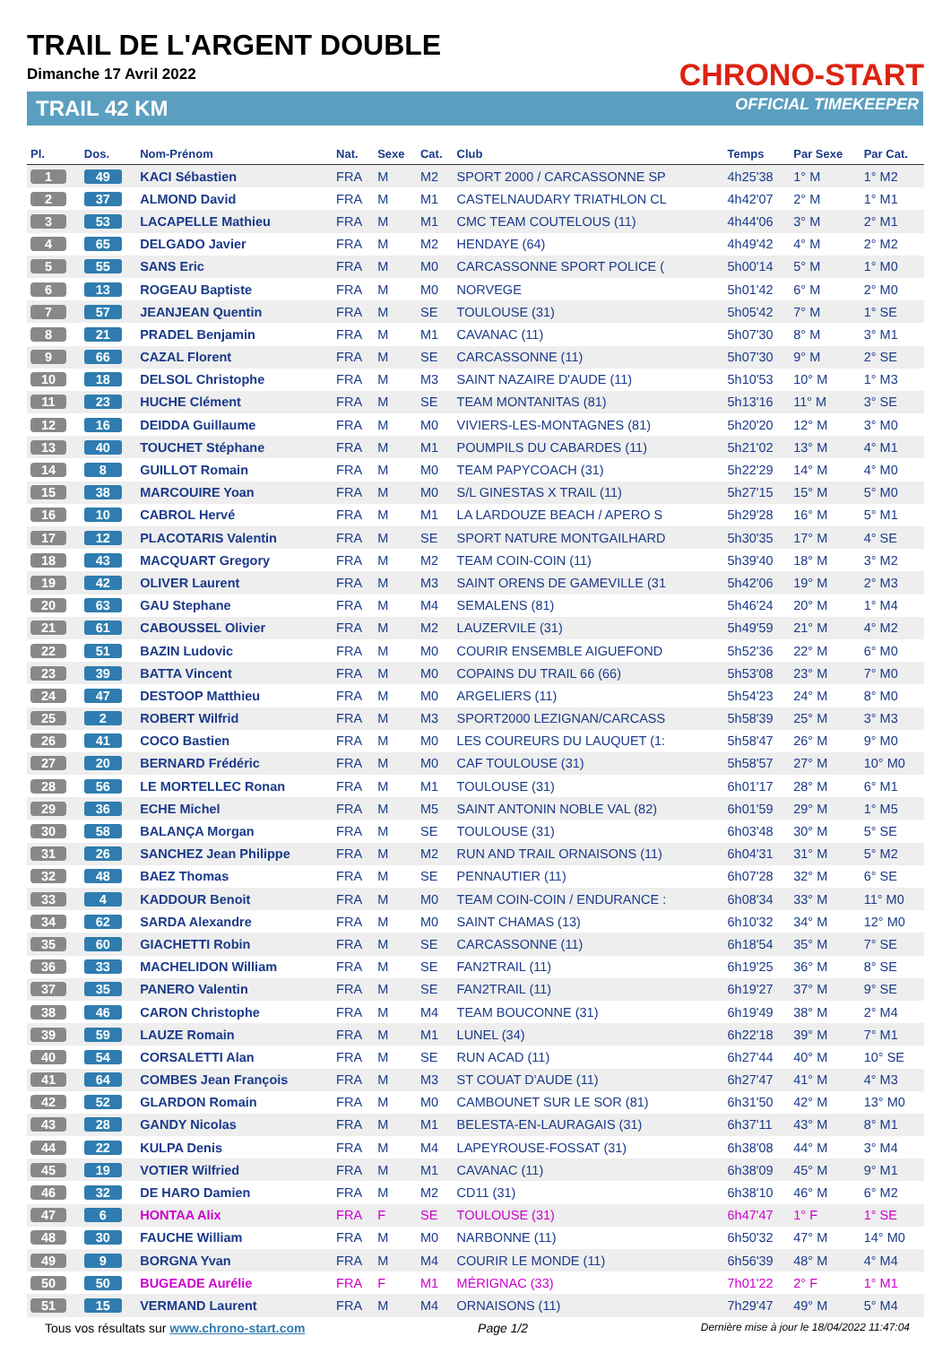TRAIL DE L'ARGENT DOUBLE
Dimanche 17 Avril 2022
TRAIL 42 KM
CHRONO-START
OFFICIAL TIMEKEEPER
| Pl. | Dos. | Nom-Prénom | Nat. | Sexe | Cat. | Club | Temps | Par Sexe | Par Cat. |
| --- | --- | --- | --- | --- | --- | --- | --- | --- | --- |
| 1 | 49 | KACI Sébastien | FRA | M | M2 | SPORT 2000 / CARCASSONNE SP | 4h25'38 | 1° M | 1° M2 |
| 2 | 37 | ALMOND David | FRA | M | M1 | CASTELNAUDARY TRIATHLON CL | 4h42'07 | 2° M | 1° M1 |
| 3 | 53 | LACAPELLE Mathieu | FRA | M | M1 | CMC TEAM COUTELOUS (11) | 4h44'06 | 3° M | 2° M1 |
| 4 | 65 | DELGADO Javier | FRA | M | M2 | HENDAYE (64) | 4h49'42 | 4° M | 2° M2 |
| 5 | 55 | SANS Eric | FRA | M | M0 | CARCASSONNE SPORT POLICE ( | 5h00'14 | 5° M | 1° M0 |
| 6 | 13 | ROGEAU Baptiste | FRA | M | M0 | NORVEGE | 5h01'42 | 6° M | 2° M0 |
| 7 | 57 | JEANJEAN Quentin | FRA | M | SE | TOULOUSE (31) | 5h05'42 | 7° M | 1° SE |
| 8 | 21 | PRADEL Benjamin | FRA | M | M1 | CAVANAC (11) | 5h07'30 | 8° M | 3° M1 |
| 9 | 66 | CAZAL Florent | FRA | M | SE | CARCASSONNE (11) | 5h07'30 | 9° M | 2° SE |
| 10 | 18 | DELSOL Christophe | FRA | M | M3 | SAINT NAZAIRE D'AUDE (11) | 5h10'53 | 10° M | 1° M3 |
| 11 | 23 | HUCHE Clément | FRA | M | SE | TEAM MONTANITAS (81) | 5h13'16 | 11° M | 3° SE |
| 12 | 16 | DEIDDA Guillaume | FRA | M | M0 | VIVIERS-LES-MONTAGNES (81) | 5h20'20 | 12° M | 3° M0 |
| 13 | 40 | TOUCHET Stéphane | FRA | M | M1 | POUMPILS DU CABARDES (11) | 5h21'02 | 13° M | 4° M1 |
| 14 | 8 | GUILLOT Romain | FRA | M | M0 | TEAM PAPYCOACH (31) | 5h22'29 | 14° M | 4° M0 |
| 15 | 38 | MARCOUIRE Yoan | FRA | M | M0 | S/L GINESTAS X TRAIL (11) | 5h27'15 | 15° M | 5° M0 |
| 16 | 10 | CABROL Hervé | FRA | M | M1 | LA LARDOUZE BEACH / APERO S | 5h29'28 | 16° M | 5° M1 |
| 17 | 12 | PLACOTARIS Valentin | FRA | M | SE | SPORT NATURE MONTGAILHARD | 5h30'35 | 17° M | 4° SE |
| 18 | 43 | MACQUART Gregory | FRA | M | M2 | TEAM COIN-COIN (11) | 5h39'40 | 18° M | 3° M2 |
| 19 | 42 | OLIVER Laurent | FRA | M | M3 | SAINT ORENS DE GAMEVILLE (31 | 5h42'06 | 19° M | 2° M3 |
| 20 | 63 | GAU Stephane | FRA | M | M4 | SEMALENS (81) | 5h46'24 | 20° M | 1° M4 |
| 21 | 61 | CABOUSSEL Olivier | FRA | M | M2 | LAUZERVILE (31) | 5h49'59 | 21° M | 4° M2 |
| 22 | 51 | BAZIN Ludovic | FRA | M | M0 | COURIR ENSEMBLE AIGUEFOND | 5h52'36 | 22° M | 6° M0 |
| 23 | 39 | BATTA Vincent | FRA | M | M0 | COPAINS DU TRAIL 66 (66) | 5h53'08 | 23° M | 7° M0 |
| 24 | 47 | DESTOOP Matthieu | FRA | M | M0 | ARGELIERS (11) | 5h54'23 | 24° M | 8° M0 |
| 25 | 2 | ROBERT Wilfrid | FRA | M | M3 | SPORT2000 LEZIGNAN/CARCASS | 5h58'39 | 25° M | 3° M3 |
| 26 | 41 | COCO Bastien | FRA | M | M0 | LES COUREURS DU LAUQUET (1: | 5h58'47 | 26° M | 9° M0 |
| 27 | 20 | BERNARD Frédéric | FRA | M | M0 | CAF TOULOUSE (31) | 5h58'57 | 27° M | 10° M0 |
| 28 | 56 | LE MORTELLEC Ronan | FRA | M | M1 | TOULOUSE (31) | 6h01'17 | 28° M | 6° M1 |
| 29 | 36 | ECHE Michel | FRA | M | M5 | SAINT ANTONIN NOBLE VAL (82) | 6h01'59 | 29° M | 1° M5 |
| 30 | 58 | BALANÇA Morgan | FRA | M | SE | TOULOUSE (31) | 6h03'48 | 30° M | 5° SE |
| 31 | 26 | SANCHEZ Jean Philippe | FRA | M | M2 | RUN AND TRAIL ORNAISONS (11) | 6h04'31 | 31° M | 5° M2 |
| 32 | 48 | BAEZ Thomas | FRA | M | SE | PENNAUTIER (11) | 6h07'28 | 32° M | 6° SE |
| 33 | 4 | KADDOUR Benoit | FRA | M | M0 | TEAM COIN-COIN / ENDURANCE : | 6h08'34 | 33° M | 11° M0 |
| 34 | 62 | SARDA Alexandre | FRA | M | M0 | SAINT CHAMAS (13) | 6h10'32 | 34° M | 12° M0 |
| 35 | 60 | GIACHETTI Robin | FRA | M | SE | CARCASSONNE (11) | 6h18'54 | 35° M | 7° SE |
| 36 | 33 | MACHELIDON William | FRA | M | SE | FAN2TRAIL (11) | 6h19'25 | 36° M | 8° SE |
| 37 | 35 | PANERO Valentin | FRA | M | SE | FAN2TRAIL (11) | 6h19'27 | 37° M | 9° SE |
| 38 | 46 | CARON Christophe | FRA | M | M4 | TEAM BOUCONNE (31) | 6h19'49 | 38° M | 2° M4 |
| 39 | 59 | LAUZE Romain | FRA | M | M1 | LUNEL (34) | 6h22'18 | 39° M | 7° M1 |
| 40 | 54 | CORSALETTI Alan | FRA | M | SE | RUN ACAD (11) | 6h27'44 | 40° M | 10° SE |
| 41 | 64 | COMBES Jean François | FRA | M | M3 | ST COUAT D'AUDE (11) | 6h27'47 | 41° M | 4° M3 |
| 42 | 52 | GLARDON Romain | FRA | M | M0 | CAMBOUNET SUR LE SOR (81) | 6h31'50 | 42° M | 13° M0 |
| 43 | 28 | GANDY Nicolas | FRA | M | M1 | BELESTA-EN-LAURAGAIS (31) | 6h37'11 | 43° M | 8° M1 |
| 44 | 22 | KULPA Denis | FRA | M | M4 | LAPEYROUSE-FOSSAT (31) | 6h38'08 | 44° M | 3° M4 |
| 45 | 19 | VOTIER Wilfried | FRA | M | M1 | CAVANAC (11) | 6h38'09 | 45° M | 9° M1 |
| 46 | 32 | DE HARO Damien | FRA | M | M2 | CD11 (31) | 6h38'10 | 46° M | 6° M2 |
| 47 | 6 | HONTAA Alix | FRA | F | SE | TOULOUSE (31) | 6h47'47 | 1° F | 1° SE |
| 48 | 30 | FAUCHE William | FRA | M | M0 | NARBONNE (11) | 6h50'32 | 47° M | 14° M0 |
| 49 | 9 | BORGNA Yvan | FRA | M | M4 | COURIR LE MONDE (11) | 6h56'39 | 48° M | 4° M4 |
| 50 | 50 | BUGEADE Aurélie | FRA | F | M1 | MÉRIGNAC (33) | 7h01'22 | 2° F | 1° M1 |
| 51 | 15 | VERMAND Laurent | FRA | M | M4 | ORNAISONS (11) | 7h29'47 | 49° M | 5° M4 |
Tous vos résultats sur www.chrono-start.com Page 1/2 Dernière mise à jour le 18/04/2022 11:47:04